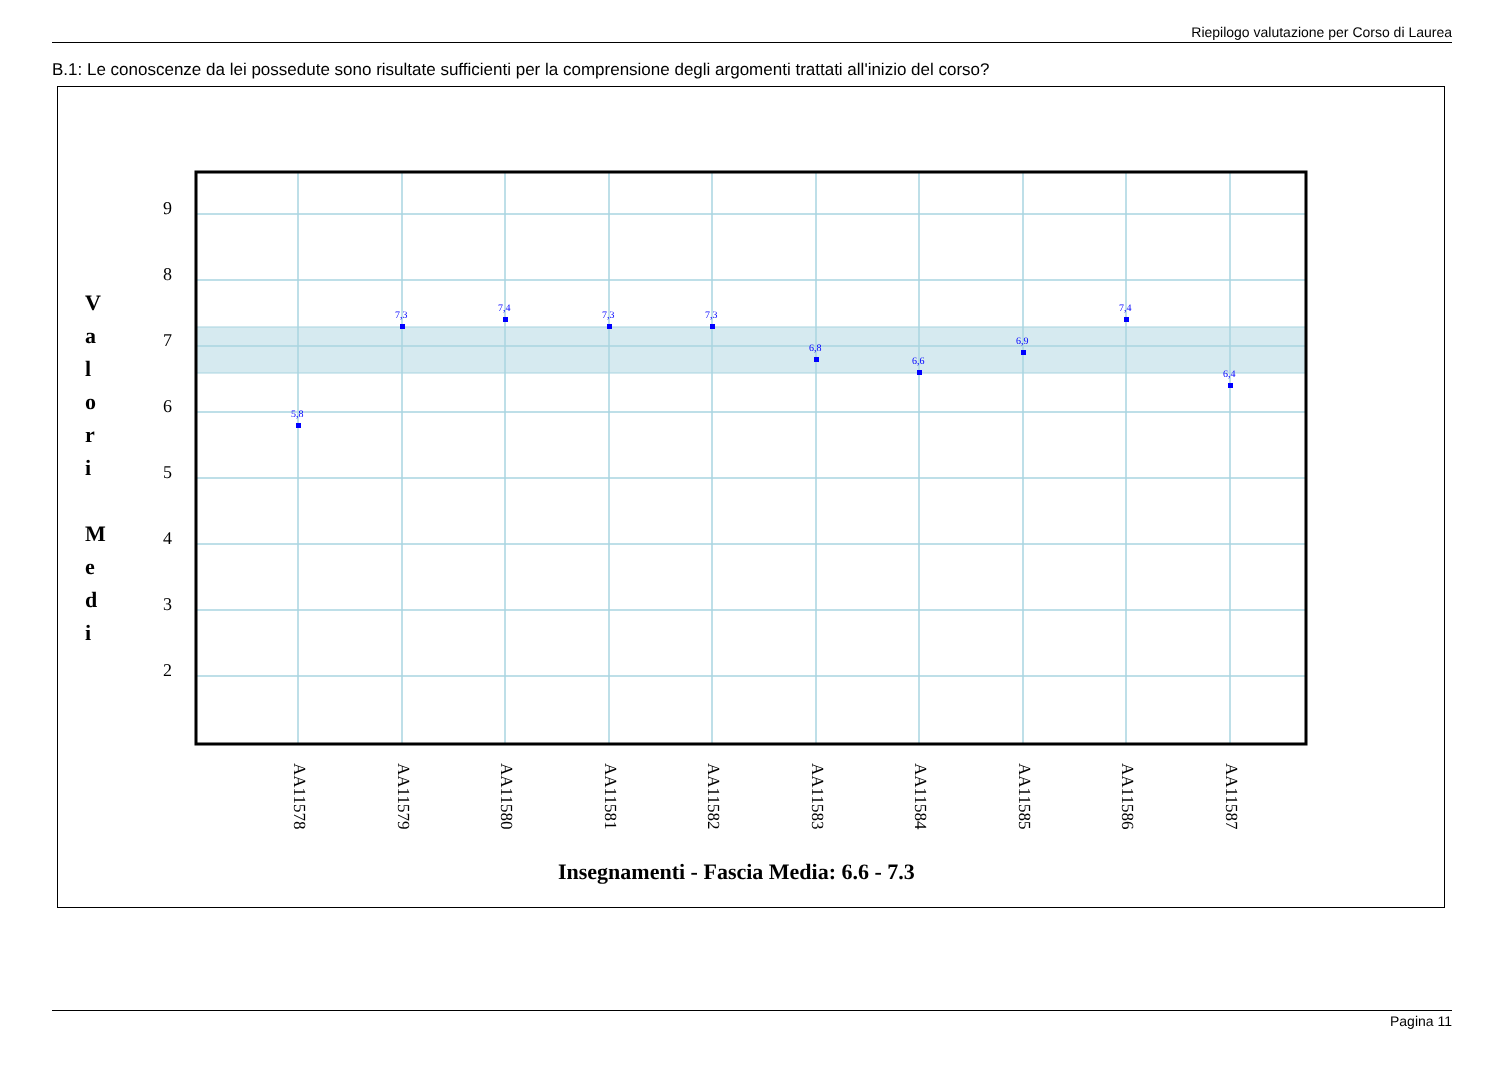Riepilogo valutazione per Corso di Laurea
B.1: Le conoscenze da lei possedute sono risultate sufficienti per la comprensione degli argomenti trattati all'inizio del corso?
9
8
7
6
5
4
3
2
V
a
l
o
r
i
M
e
d
i
5,8
7,3
7,4
7,3
7,3
6,8
6,6
6,9
7,4
6,4
AA11578
AA11579
AA11580
AA11581
AA11582
AA11583
AA11584
AA11585
AA11586
AA11587
Insegnamenti - Fascia Media: 6.6 - 7.3
Pagina 11